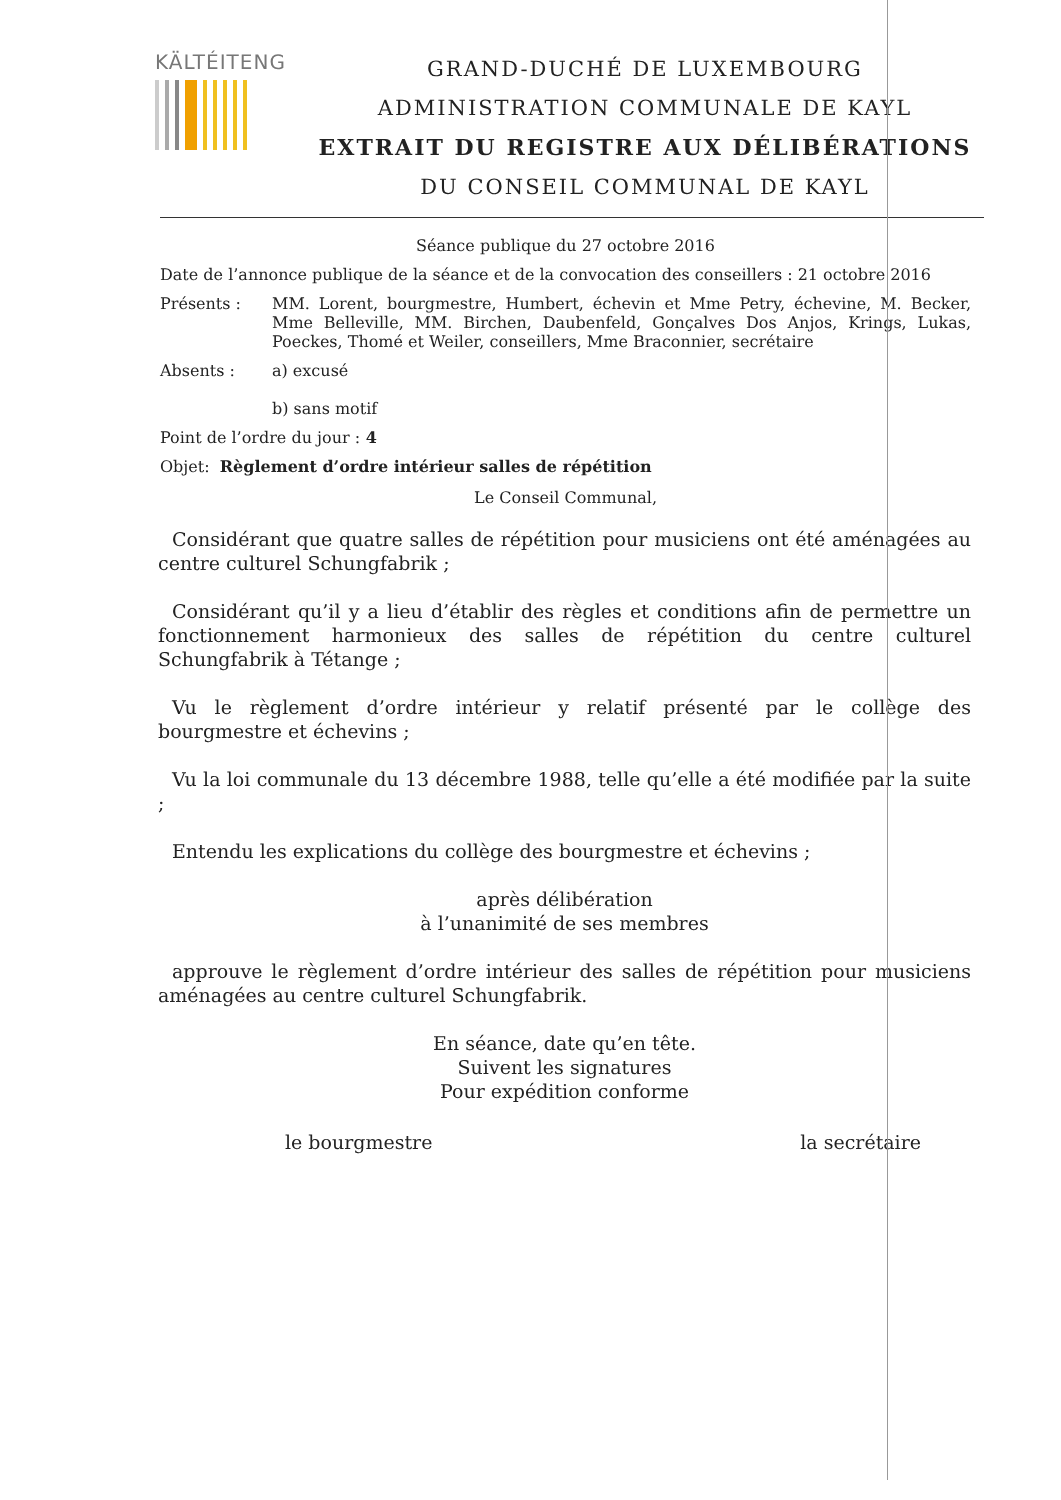KÄLTÉITENG
GRAND-DUCHÉ DE LUXEMBOURG
ADMINISTRATION COMMUNALE DE KAYL
EXTRAIT DU REGISTRE AUX DÉLIBÉRATIONS
DU CONSEIL COMMUNAL DE KAYL
Séance publique du 27 octobre 2016
Date de l’annonce publique de la séance et de la convocation des conseillers : 21 octobre 2016
Présents : MM. Lorent, bourgmestre, Humbert, échevin et Mme Petry, échevine, M. Becker, Mme Belleville, MM. Birchen, Daubenfeld, Gonçalves Dos Anjos, Krings, Lukas, Poeckes, Thomé et Weiler, conseillers, Mme Braconnier, secrétaire
Absents : a) excusé
b) sans motif
Point de l’ordre du jour : 4
Objet: Règlement d’ordre intérieur salles de répétition
Le Conseil Communal,
Considérant que quatre salles de répétition pour musiciens ont été aménagées au centre culturel Schungfabrik ;
Considérant qu’il y a lieu d’établir des règles et conditions afin de permettre un fonctionnement harmonieux des salles de répétition du centre culturel Schungfabrik à Tétange ;
Vu le règlement d’ordre intérieur y relatif présenté par le collège des bourgmestre et échevins ;
Vu la loi communale du 13 décembre 1988, telle qu’elle a été modifiée par la suite ;
Entendu les explications du collège des bourgmestre et échevins ;
après délibération
à l’unanimité de ses membres
approuve le règlement d’ordre intérieur des salles de répétition pour musiciens aménagées au centre culturel Schungfabrik.
En séance, date qu’en tête.
Suivent les signatures
Pour expédition conforme
le bourgmestre la secrétaire